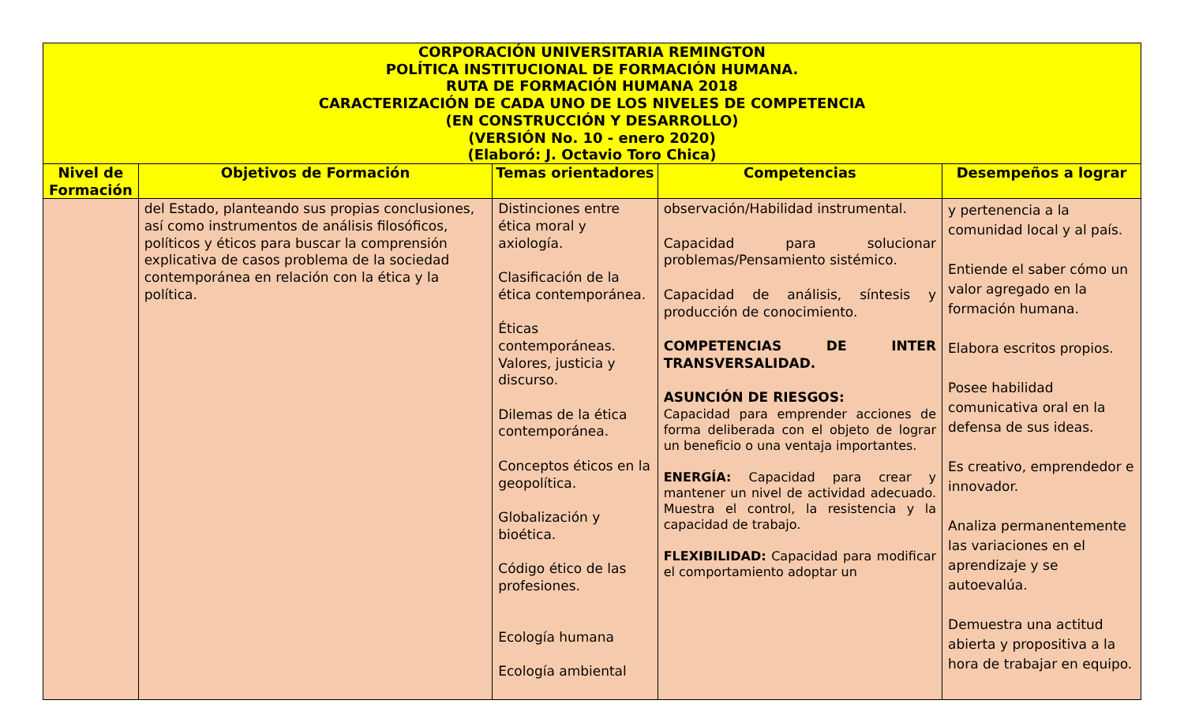| CORPORACIÓN UNIVERSITARIA REMINGTON POLÍTICA INSTITUCIONAL DE FORMACIÓN HUMANA. RUTA DE FORMACIÓN HUMANA 2018 CARACTERIZACIÓN DE CADA UNO DE LOS NIVELES DE COMPETENCIA (EN CONSTRUCCIÓN Y DESARROLLO) (VERSIÓN No. 10 - enero 2020) (Elaboró: J. Octavio Toro Chica) | | | | |
| Nivel de Formación | Objetivos de Formación | Temas orientadores | Competencias | Desempeños a lograr |
| | del Estado, planteando sus propias conclusiones, así como instrumentos de análisis filosóficos, políticos y éticos para buscar la comprensión explicativa de casos problema de la sociedad contemporánea en relación con la ética y la política. | Distinciones entre ética moral y axiología. Clasificación de la ética contemporánea. Éticas contemporáneas. Valores, justicia y discurso. Dilemas de la ética contemporánea. Conceptos éticos en la geopolítica. Globalización y bioética. Código ético de las profesiones. Ecología humana Ecología ambiental | observación/Habilidad instrumental. Capacidad para solucionar problemas/Pensamiento sistémico. Capacidad de análisis, síntesis y producción de conocimiento. COMPETENCIAS DE INTER TRANSVERSALIDAD. ASUNCIÓN DE RIESGOS: Capacidad para emprender acciones de forma deliberada con el objeto de lograr un beneficio o una ventaja importantes. ENERGÍA: Capacidad para crear y mantener un nivel de actividad adecuado. Muestra el control, la resistencia y la capacidad de trabajo. FLEXIBILIDAD: Capacidad para modificar el comportamiento adoptar un | y pertenencia a la comunidad local y al país. Entiende el saber cómo un valor agregado en la formación humana. Elabora escritos propios. Posee habilidad comunicativa oral en la defensa de sus ideas. Es creativo, emprendedor e innovador. Analiza permanentemente las variaciones en el aprendizaje y se autoevalúa. Demuestra una actitud abierta y propositiva a la hora de trabajar en equipo. |